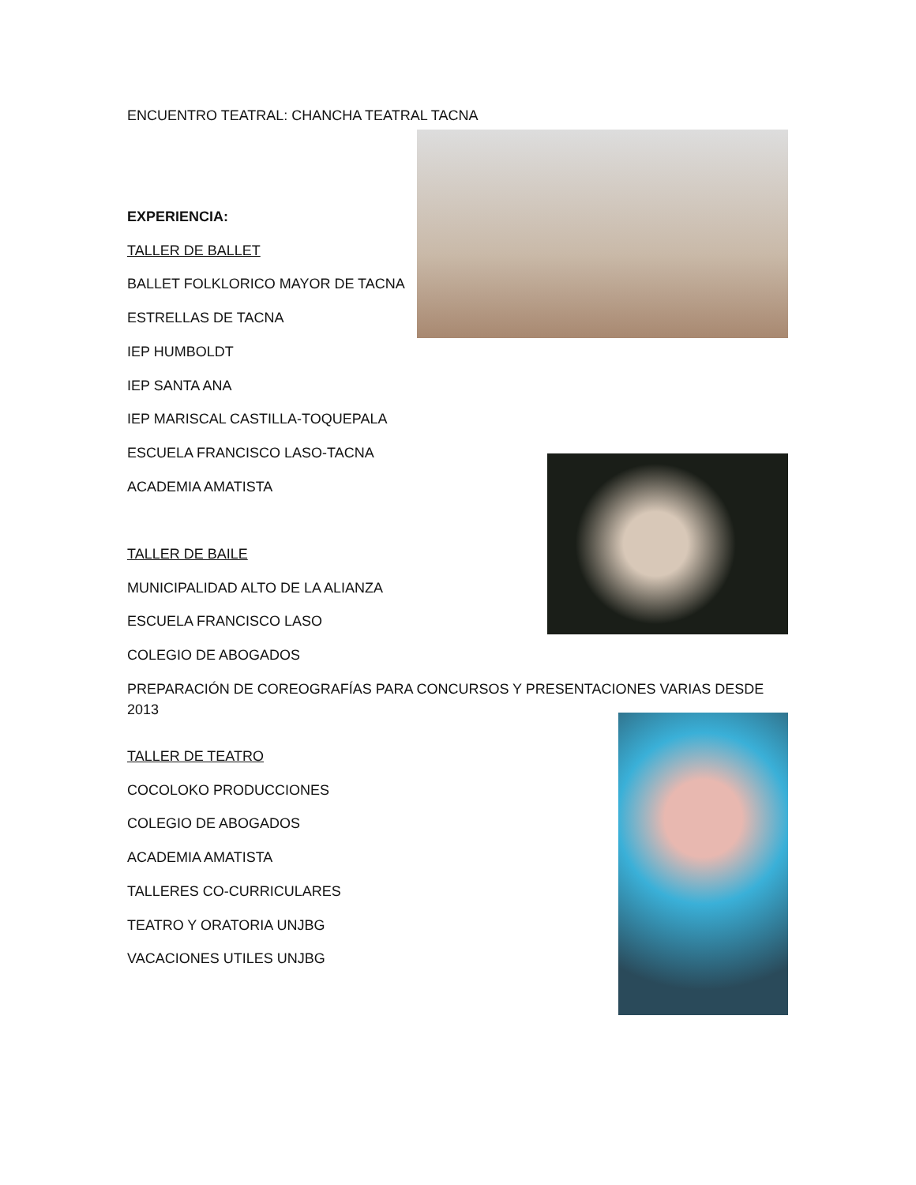ENCUENTRO TEATRAL: CHANCHA TEATRAL TACNA
EXPERIENCIA:
TALLER DE BALLET
BALLET FOLKLORICO MAYOR DE TACNA
ESTRELLAS DE TACNA
IEP HUMBOLDT
IEP SANTA ANA
IEP MARISCAL CASTILLA-TOQUEPALA
ESCUELA FRANCISCO LASO-TACNA
ACADEMIA AMATISTA
TALLER DE BAILE
MUNICIPALIDAD ALTO DE LA ALIANZA
ESCUELA FRANCISCO LASO
COLEGIO DE ABOGADOS
PREPARACIÓN DE COREOGRAFÍAS PARA CONCURSOS Y PRESENTACIONES VARIAS DESDE 2013
TALLER DE TEATRO
COCOLOKO PRODUCCIONES
COLEGIO DE ABOGADOS
ACADEMIA AMATISTA
TALLERES CO-CURRICULARES
TEATRO Y ORATORIA UNJBG
VACACIONES UTILES UNJBG